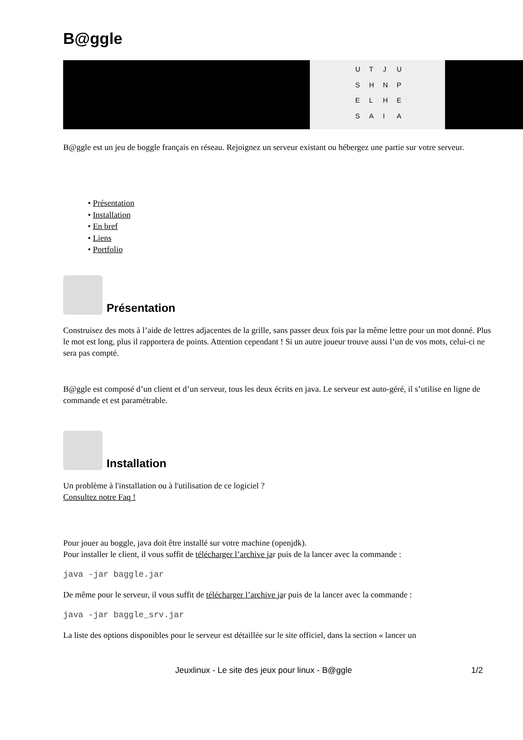B@ggle
UTJUSHNPELHESAIA
B@ggle est un jeu de boggle français en réseau. Rejoignez un serveur existant ou hébergez une partie sur votre serveur.
• Présentation
• Installation
• En bref
• Liens
• Portfolio
Présentation
Construisez des mots à l’aide de lettres adjacentes de la grille, sans passer deux fois par la même lettre pour un mot donné. Plus le mot est long, plus il rapportera de points. Attention cependant ! Si un autre joueur trouve aussi l’un de vos mots, celui-ci ne sera pas compté.
B@ggle est composé d’un client et d’un serveur, tous les deux écrits en java. Le serveur est auto-géré, il s’utilise en ligne de commande et est paramétrable.
Installation
Un problème à l'installation ou à l'utilisation de ce logiciel ?
Consultez notre Faq !
Pour jouer au boggle, java doit être installé sur votre machine (openjdk).
Pour installer le client, il vous suffit de télécharger l’archive jar puis de la lancer avec la commande :
java -jar baggle.jar
De même pour le serveur, il vous suffit de télécharger l’archive jar puis de la lancer avec la commande :
java -jar baggle_srv.jar
La liste des options disponibles pour le serveur est détaillée sur le site officiel, dans la section « lancer un
Jeuxlinux - Le site des jeux pour linux - B@ggle 1/2